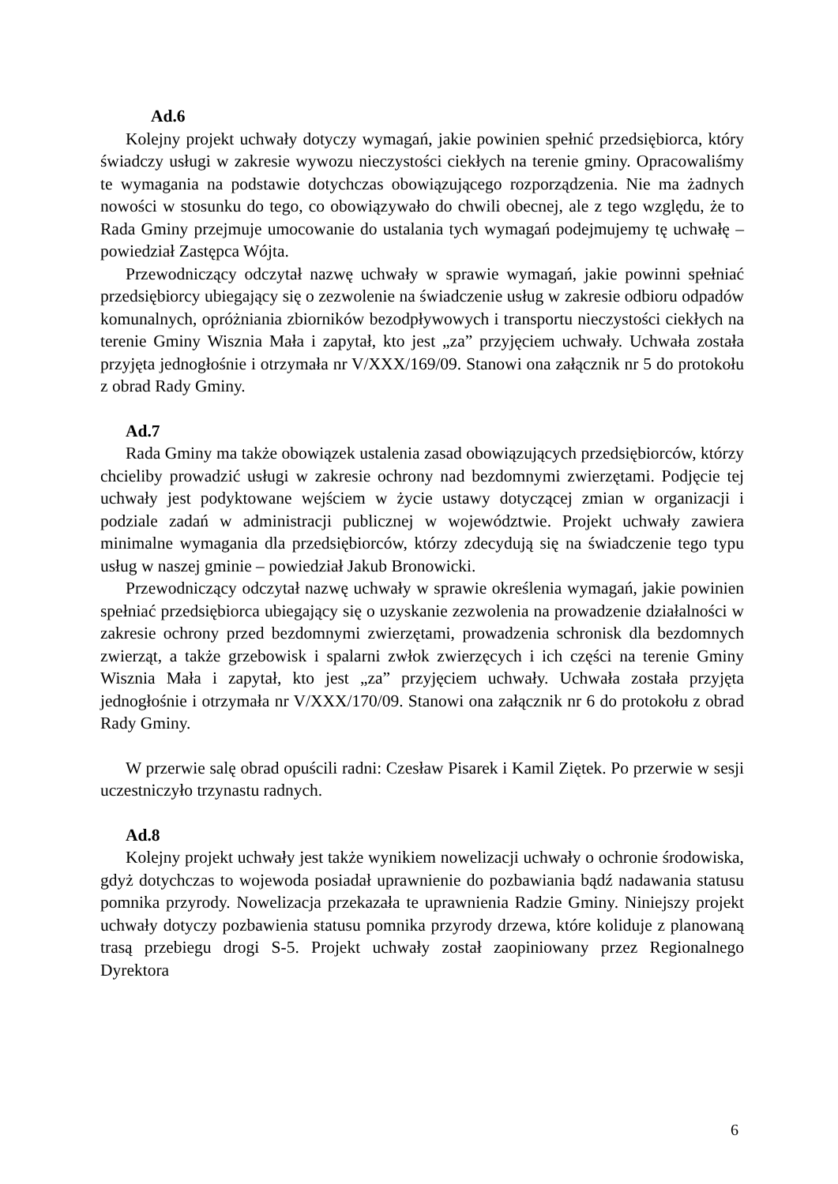Ad.6
Kolejny projekt uchwały dotyczy wymagań, jakie powinien spełnić przedsiębiorca, który świadczy usługi w zakresie wywozu nieczystości ciekłych na terenie gminy. Opracowaliśmy te wymagania na podstawie dotychczas obowiązującego rozporządzenia. Nie ma żadnych nowości w stosunku do tego, co obowiązywało do chwili obecnej, ale z tego względu, że to Rada Gminy przejmuje umocowanie do ustalania tych wymagań podejmujemy tę uchwałę – powiedział Zastępca Wójta.
Przewodniczący odczytał nazwę uchwały w sprawie wymagań, jakie powinni spełniać przedsiębiorcy ubiegający się o zezwolenie na świadczenie usług w zakresie odbioru odpadów komunalnych, opróżniania zbiorników bezodpływowych i transportu nieczystości ciekłych na terenie Gminy Wisznia Mała i zapytał, kto jest „za” przyjęciem uchwały. Uchwała została przyjęta jednogłośnie i otrzymała nr V/XXX/169/09. Stanowi ona załącznik nr 5 do protokołu z obrad Rady Gminy.
Ad.7
Rada Gminy ma także obowiązek ustalenia zasad obowiązujących przedsiębiorców, którzy chcieliby prowadzić usługi w zakresie ochrony nad bezdomnymi zwierzętami. Podjęcie tej uchwały jest podyktowane wejściem w życie ustawy dotyczącej zmian w organizacji i podziale zadań w administracji publicznej w województwie. Projekt uchwały zawiera minimalne wymagania dla przedsiębiorców, którzy zdecydują się na świadczenie tego typu usług w naszej gminie – powiedział Jakub Bronowicki.
Przewodniczący odczytał nazwę uchwały w sprawie określenia wymagań, jakie powinien spełniać przedsiębiorca ubiegający się o uzyskanie zezwolenia na prowadzenie działalności w zakresie ochrony przed bezdomnymi zwierzętami, prowadzenia schronisk dla bezdomnych zwierząt, a także grzebowisk i spalarni zwłok zwierzęcych i ich części na terenie Gminy Wisznia Mała i zapytał, kto jest „za” przyjęciem uchwały. Uchwała została przyjęta jednogłośnie i otrzymała nr V/XXX/170/09. Stanowi ona załącznik nr 6 do protokołu z obrad Rady Gminy.
W przerwie salę obrad opuścili radni: Czesław Pisarek i Kamil Ziętek. Po przerwie w sesji uczestniczyło trzynastu radnych.
Ad.8
Kolejny projekt uchwały jest także wynikiem nowelizacji uchwały o ochronie środowiska, gdyż dotychczas to wojewoda posiadał uprawnienie do pozbawiania bądź nadawania statusu pomnika przyrody. Nowelizacja przekazała te uprawnienia Radzie Gminy. Niniejszy projekt uchwały dotyczy pozbawienia statusu pomnika przyrody drzewa, które koliduje z planowaną trasą przebiegu drogi S-5. Projekt uchwały został zaopiniowany przez Regionalnego Dyrektora
6